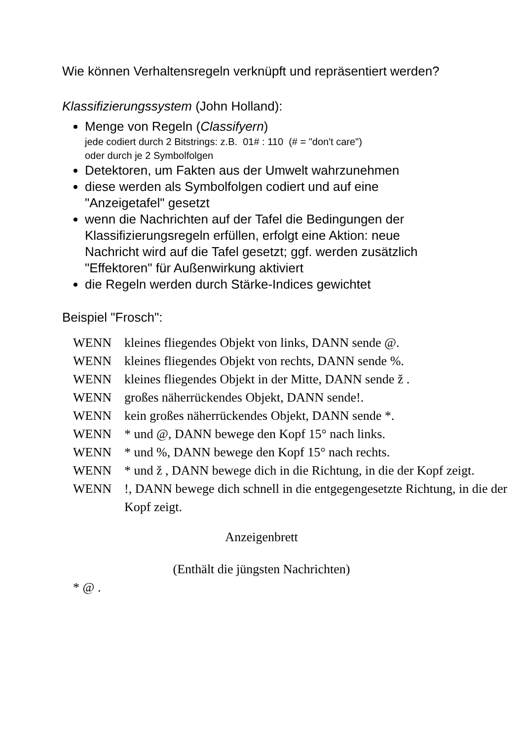Wie können Verhaltensregeln verknüpft und repräsentiert werden?
Klassifizierungssystem (John Holland):
Menge von Regeln (Classifyern)
jede codiert durch 2 Bitstrings: z.B. 01# : 110 (# = "don't care")
oder durch je 2 Symbolfolgen
Detektoren, um Fakten aus der Umwelt wahrzunehmen
diese werden als Symbolfolgen codiert und auf eine "Anzeigetafel" gesetzt
wenn die Nachrichten auf der Tafel die Bedingungen der Klassifizierungsregeln erfüllen, erfolgt eine Aktion: neue Nachricht wird auf die Tafel gesetzt; ggf. werden zusätzlich "Effektoren" für Außenwirkung aktiviert
die Regeln werden durch Stärke-Indices gewichtet
Beispiel "Frosch":
| WENN | kleines fliegendes Objekt von links, DANN sende @. |
| WENN | kleines fliegendes Objekt von rechts, DANN sende %. |
| WENN | kleines fliegendes Objekt in der Mitte, DANN sende ž . |
| WENN | großes näherrückendes Objekt, DANN sende!. |
| WENN | kein großes näherrückendes Objekt, DANN sende *. |
| WENN | * und @, DANN bewege den Kopf 15° nach links. |
| WENN | * und %, DANN bewege den Kopf 15° nach rechts. |
| WENN | * und ž , DANN bewege dich in die Richtung, in die der Kopf zeigt. |
| WENN | !, DANN bewege dich schnell in die entgegengesetzte Richtung, in die der Kopf zeigt. |
Anzeigenbrett
(Enthält die jüngsten Nachrichten)
* @ .